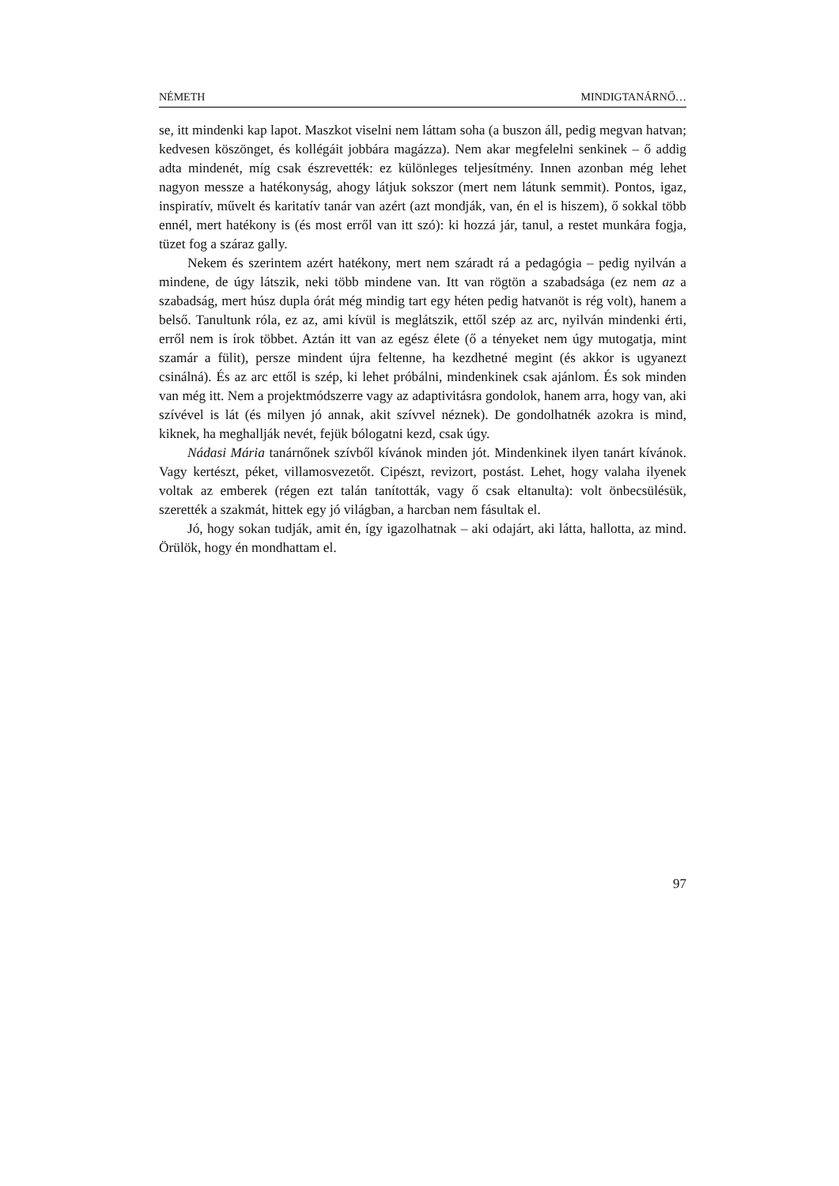NÉMETH MINDIGTANÁRNŐ…
se, itt mindenki kap lapot. Maszkot viselni nem láttam soha (a buszon áll, pedig megvan hatvan; kedvesen köszönget, és kollégáit jobbára magázza). Nem akar megfelelni senkinek – ő addig adta mindenét, míg csak észrevették: ez különleges teljesítmény. Innen azonban még lehet nagyon messze a hatékonyság, ahogy látjuk sokszor (mert nem látunk semmit). Pontos, igaz, inspiratív, művelt és karitatív tanár van azért (azt mondják, van, én el is hiszem), ő sokkal több ennél, mert hatékony is (és most erről van itt szó): ki hozzá jár, tanul, a restet munkára fogja, tüzet fog a száraz gally.
Nekem és szerintem azért hatékony, mert nem száradt rá a pedagógia – pedig nyilván a mindene, de úgy látszik, neki több mindene van. Itt van rögtön a szabadsága (ez nem az a szabadság, mert húsz dupla órát még mindig tart egy héten pedig hatvanöt is rég volt), hanem a belső. Tanultunk róla, ez az, ami kívül is meglátszik, ettől szép az arc, nyilván mindenki érti, erről nem is írok többet. Aztán itt van az egész élete (ő a tényeket nem úgy mutogatja, mint szamár a fülit), persze mindent újra feltenne, ha kezdhetné megint (és akkor is ugyanezt csinálná). És az arc ettől is szép, ki lehet próbálni, mindenkinek csak ajánlom. És sok minden van még itt. Nem a projektmódszerre vagy az adaptivitásra gondolok, hanem arra, hogy van, aki szívével is lát (és milyen jó annak, akit szívvel néznek). De gondolhatnék azokra is mind, kiknek, ha meghallják nevét, fejük bólogatni kezd, csak úgy.
Nádasi Mária tanárnőnek szívből kívánok minden jót. Mindenkinek ilyen tanárt kívánok. Vagy kertészt, péket, villamosvezetőt. Cipészt, revizort, postást. Lehet, hogy valaha ilyenek voltak az emberek (régen ezt talán tanították, vagy ő csak eltanulta): volt önbecsülésük, szerették a szakmát, hittek egy jó világban, a harcban nem fásultak el.
Jó, hogy sokan tudják, amit én, így igazolhatnak – aki odajárt, aki látta, hallotta, az mind. Örülök, hogy én mondhattam el.
97